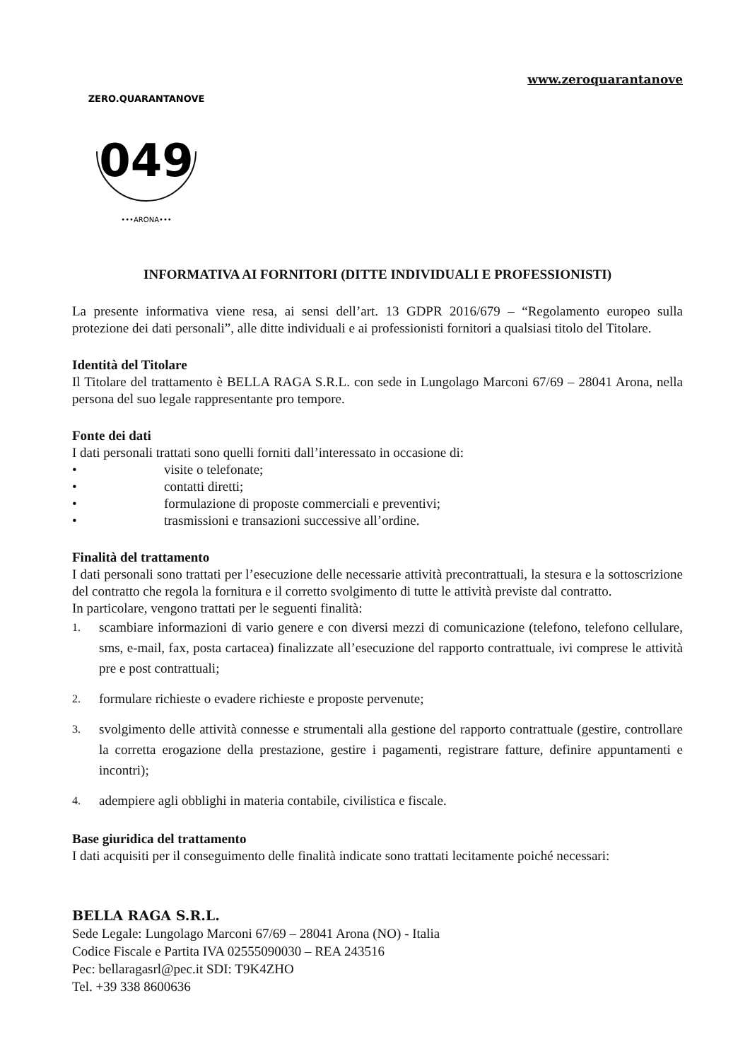www.zeroquarantanove
ZERO.QUARANTANOVE
049
•••ARONA•••
INFORMATIVA AI FORNITORI (DITTE INDIVIDUALI E PROFESSIONISTI)
La presente informativa viene resa, ai sensi dell’art. 13 GDPR 2016/679 – “Regolamento europeo sulla protezione dei dati personali”, alle ditte individuali e ai professionisti fornitori a qualsiasi titolo del Titolare.
Identità del Titolare
Il Titolare del trattamento è BELLA RAGA S.R.L. con sede in Lungolago Marconi 67/69 – 28041 Arona, nella persona del suo legale rappresentante pro tempore.
Fonte dei dati
I dati personali trattati sono quelli forniti dall’interessato in occasione di:
• visite o telefonate;
• contatti diretti;
• formulazione di proposte commerciali e preventivi;
• trasmissioni e transazioni successive all’ordine.
Finalità del trattamento
I dati personali sono trattati per l’esecuzione delle necessarie attività precontrattuali, la stesura e la sottoscrizione del contratto che regola la fornitura e il corretto svolgimento di tutte le attività previste dal contratto.
In particolare, vengono trattati per le seguenti finalità:
1. scambiare informazioni di vario genere e con diversi mezzi di comunicazione (telefono, telefono cellulare, sms, e-mail, fax, posta cartacea) finalizzate all’esecuzione del rapporto contrattuale, ivi comprese le attività pre e post contrattuali;
2. formulare richieste o evadere richieste e proposte pervenute;
3. svolgimento delle attività connesse e strumentali alla gestione del rapporto contrattuale (gestire, controllare la corretta erogazione della prestazione, gestire i pagamenti, registrare fatture, definire appuntamenti e incontri);
4. adempiere agli obblighi in materia contabile, civilistica e fiscale.
Base giuridica del trattamento
I dati acquisiti per il conseguimento delle finalità indicate sono trattati lecitamente poiché necessari:
BELLA RAGA S.R.L.
Sede Legale: Lungolago Marconi 67/69 – 28041 Arona (NO) - Italia
Codice Fiscale e Partita IVA 02555090030 – REA 243516
Pec: bellaragasrl@pec.it SDI: T9K4ZHO
Tel. +39 338 8600636